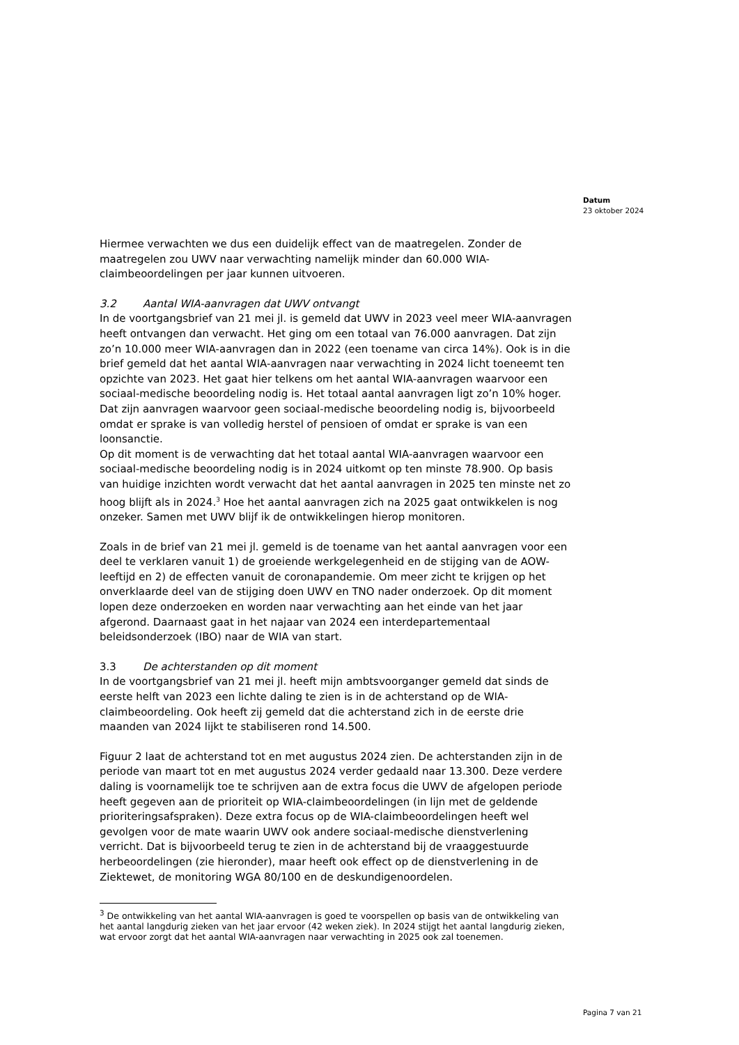Datum
23 oktober 2024
Hiermee verwachten we dus een duidelijk effect van de maatregelen. Zonder de maatregelen zou UWV naar verwachting namelijk minder dan 60.000 WIA-claimbeoordelingen per jaar kunnen uitvoeren.
3.2 Aantal WIA-aanvragen dat UWV ontvangt
In de voortgangsbrief van 21 mei jl. is gemeld dat UWV in 2023 veel meer WIA-aanvragen heeft ontvangen dan verwacht. Het ging om een totaal van 76.000 aanvragen. Dat zijn zo’n 10.000 meer WIA-aanvragen dan in 2022 (een toename van circa 14%). Ook is in die brief gemeld dat het aantal WIA-aanvragen naar verwachting in 2024 licht toeneemt ten opzichte van 2023. Het gaat hier telkens om het aantal WIA-aanvragen waarvoor een sociaal-medische beoordeling nodig is. Het totaal aantal aanvragen ligt zo’n 10% hoger. Dat zijn aanvragen waarvoor geen sociaal-medische beoordeling nodig is, bijvoorbeeld omdat er sprake is van volledig herstel of pensioen of omdat er sprake is van een loonsanctie.
Op dit moment is de verwachting dat het totaal aantal WIA-aanvragen waarvoor een sociaal-medische beoordeling nodig is in 2024 uitkomt op ten minste 78.900. Op basis van huidige inzichten wordt verwacht dat het aantal aanvragen in 2025 ten minste net zo hoog blijft als in 2024.<sup>3</sup> Hoe het aantal aanvragen zich na 2025 gaat ontwikkelen is nog onzeker. Samen met UWV blijf ik de ontwikkelingen hierop monitoren.
Zoals in de brief van 21 mei jl. gemeld is de toename van het aantal aanvragen voor een deel te verklaren vanuit 1) de groeiende werkgelegenheid en de stijging van de AOW-leeftijd en 2) de effecten vanuit de coronapandemie. Om meer zicht te krijgen op het onverklaarde deel van de stijging doen UWV en TNO nader onderzoek. Op dit moment lopen deze onderzoeken en worden naar verwachting aan het einde van het jaar afgerond. Daarnaast gaat in het najaar van 2024 een interdepartementaal beleidsonderzoek (IBO) naar de WIA van start.
3.3 De achterstanden op dit moment
In de voortgangsbrief van 21 mei jl. heeft mijn ambtsvoorganger gemeld dat sinds de eerste helft van 2023 een lichte daling te zien is in de achterstand op de WIA-claimbeoordeling. Ook heeft zij gemeld dat die achterstand zich in de eerste drie maanden van 2024 lijkt te stabiliseren rond 14.500.
Figuur 2 laat de achterstand tot en met augustus 2024 zien. De achterstanden zijn in de periode van maart tot en met augustus 2024 verder gedaald naar 13.300. Deze verdere daling is voornamelijk toe te schrijven aan de extra focus die UWV de afgelopen periode heeft gegeven aan de prioriteit op WIA-claimbeoordelingen (in lijn met de geldende prioriteringsafspraken). Deze extra focus op de WIA-claimbeoordelingen heeft wel gevolgen voor de mate waarin UWV ook andere sociaal-medische dienstverlening verricht. Dat is bijvoorbeeld terug te zien in de achterstand bij de vraaggestuurde herbeoordelingen (zie hieronder), maar heeft ook effect op de dienstverlening in de Ziektewet, de monitoring WGA 80/100 en de deskundigenoordelen.
<sup>3</sup> De ontwikkeling van het aantal WIA-aanvragen is goed te voorspellen op basis van de ontwikkeling van het aantal langdurig zieken van het jaar ervoor (42 weken ziek). In 2024 stijgt het aantal langdurig zieken, wat ervoor zorgt dat het aantal WIA-aanvragen naar verwachting in 2025 ook zal toenemen.
Pagina 7 van 21